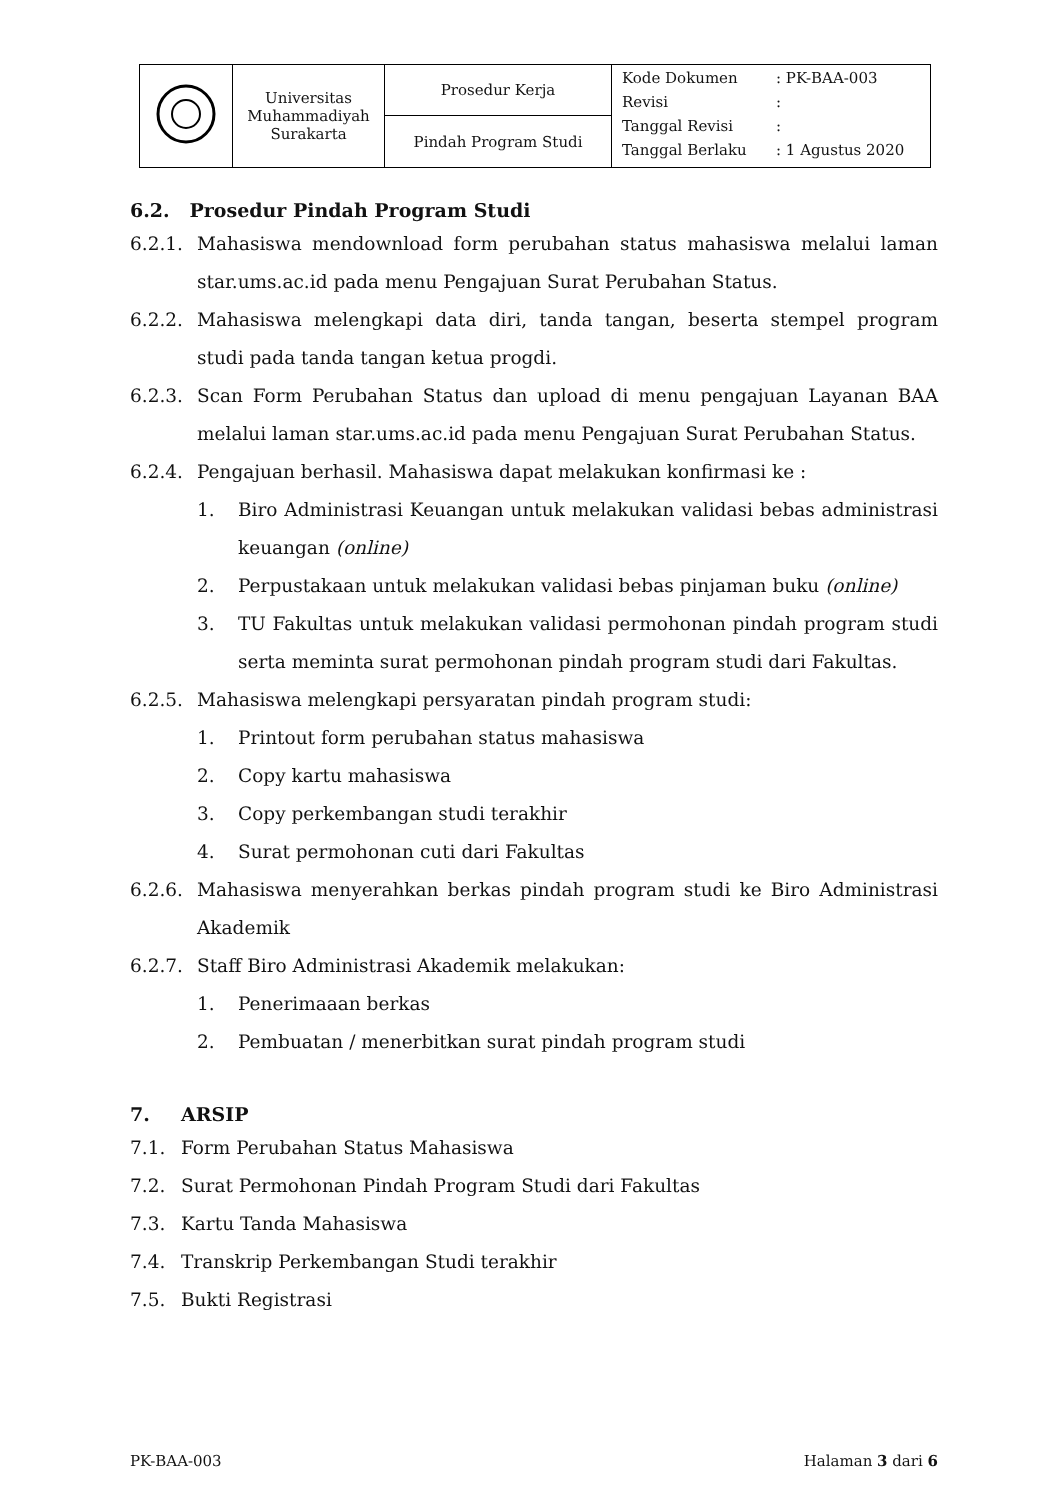| | Universitas Muhammadiyah Surakarta | Prosedur Kerja | / Kode Dokumen / : PK-BAA-003 / / Revisi / : / / Tanggal Revisi / : / / Tanggal Berlaku / : 1 Agustus 2020 / |
| | | Pindah Program Studi | |
6.2. Prosedur Pindah Program Studi
6.2.1. Mahasiswa mendownload form perubahan status mahasiswa melalui laman star.ums.ac.id pada menu Pengajuan Surat Perubahan Status.
6.2.2. Mahasiswa melengkapi data diri, tanda tangan, beserta stempel program studi pada tanda tangan ketua progdi.
6.2.3. Scan Form Perubahan Status dan upload di menu pengajuan Layanan BAA melalui laman star.ums.ac.id pada menu Pengajuan Surat Perubahan Status.
6.2.4. Pengajuan berhasil. Mahasiswa dapat melakukan konfirmasi ke :
1. Biro Administrasi Keuangan untuk melakukan validasi bebas administrasi keuangan (online)
2. Perpustakaan untuk melakukan validasi bebas pinjaman buku (online)
3. TU Fakultas untuk melakukan validasi permohonan pindah program studi serta meminta surat permohonan pindah program studi dari Fakultas.
6.2.5. Mahasiswa melengkapi persyaratan pindah program studi:
1. Printout form perubahan status mahasiswa
2. Copy kartu mahasiswa
3. Copy perkembangan studi terakhir
4. Surat permohonan cuti dari Fakultas
6.2.6. Mahasiswa menyerahkan berkas pindah program studi ke Biro Administrasi Akademik
6.2.7. Staff Biro Administrasi Akademik melakukan:
1. Penerimaaan berkas
2. Pembuatan / menerbitkan surat pindah program studi
7. ARSIP
7.1. Form Perubahan Status Mahasiswa
7.2. Surat Permohonan Pindah Program Studi dari Fakultas
7.3. Kartu Tanda Mahasiswa
7.4. Transkrip Perkembangan Studi terakhir
7.5. Bukti Registrasi
PK-BAA-003 Halaman 3 dari 6